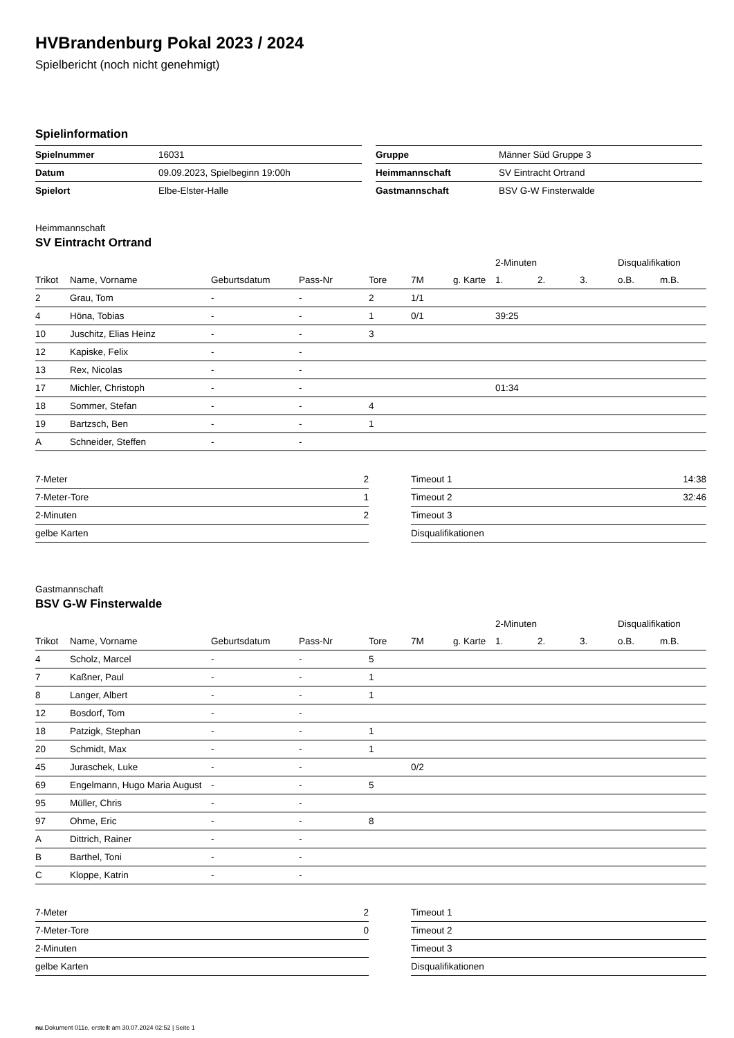HVBrandenburg Pokal 2023 / 2024
Spielbericht (noch nicht genehmigt)
Spielinformation
| Spielnummer | 16031 |
| Datum | 09.09.2023, Spielbeginn 19:00h |
| Spielort | Elbe-Elster-Halle |
| Gruppe | Männer Süd Gruppe 3 |
| Heimmannschaft | SV Eintracht Ortrand |
| Gastmannschaft | BSV G-W Finsterwalde |
Heimmannschaft
SV Eintracht Ortrand
| | | | | | | | 2-Minuten | | | Disqualifikation | |
| --- | --- | --- | --- | --- | --- | --- | --- | --- | --- | --- | --- |
| Trikot | Name, Vorname | Geburtsdatum | Pass-Nr | Tore | 7M | g. Karte | 1. | 2. | 3. | o.B. | m.B. |
| 2 | Grau, Tom | - | - | 2 | 1/1 | | | | | | |
| 4 | Höna, Tobias | - | - | 1 | 0/1 | | 39:25 | | | | |
| 10 | Juschitz, Elias Heinz | - | - | 3 | | | | | | | |
| 12 | Kapiske, Felix | - | - | | | | | | | | |
| 13 | Rex, Nicolas | - | - | | | | | | | | |
| 17 | Michler, Christoph | - | - | | | | 01:34 | | | | |
| 18 | Sommer, Stefan | - | - | 4 | | | | | | | |
| 19 | Bartzsch, Ben | - | - | 1 | | | | | | | |
| A | Schneider, Steffen | - | - | | | | | | | | |
| 7-Meter | 2 |
| 7-Meter-Tore | 1 |
| 2-Minuten | 2 |
| gelbe Karten | |
| Timeout 1 | 14:38 |
| Timeout 2 | 32:46 |
| Timeout 3 | |
| Disqualifikationen | |
Gastmannschaft
BSV G-W Finsterwalde
| | | | | | | | 2-Minuten | | | Disqualifikation | |
| --- | --- | --- | --- | --- | --- | --- | --- | --- | --- | --- | --- |
| Trikot | Name, Vorname | Geburtsdatum | Pass-Nr | Tore | 7M | g. Karte | 1. | 2. | 3. | o.B. | m.B. |
| 4 | Scholz, Marcel | - | - | 5 | | | | | | | |
| 7 | Kaßner, Paul | - | - | 1 | | | | | | | |
| 8 | Langer, Albert | - | - | 1 | | | | | | | |
| 12 | Bosdorf, Tom | - | - | | | | | | | | |
| 18 | Patzigk, Stephan | - | - | 1 | | | | | | | |
| 20 | Schmidt, Max | - | - | 1 | | | | | | | |
| 45 | Juraschek, Luke | - | - | | 0/2 | | | | | | |
| 69 | Engelmann, Hugo Maria August | - | - | 5 | | | | | | | |
| 95 | Müller, Chris | - | - | | | | | | | | |
| 97 | Ohme, Eric | - | - | 8 | | | | | | | |
| A | Dittrich, Rainer | - | - | | | | | | | | |
| B | Barthel, Toni | - | - | | | | | | | | |
| C | Kloppe, Katrin | - | - | | | | | | | | |
| 7-Meter | 2 |
| 7-Meter-Tore | 0 |
| 2-Minuten | |
| gelbe Karten | |
| Timeout 1 | |
| Timeout 2 | |
| Timeout 3 | |
| Disqualifikationen | |
nu.Dokument 011e, erstellt am 30.07.2024 02:52 | Seite 1